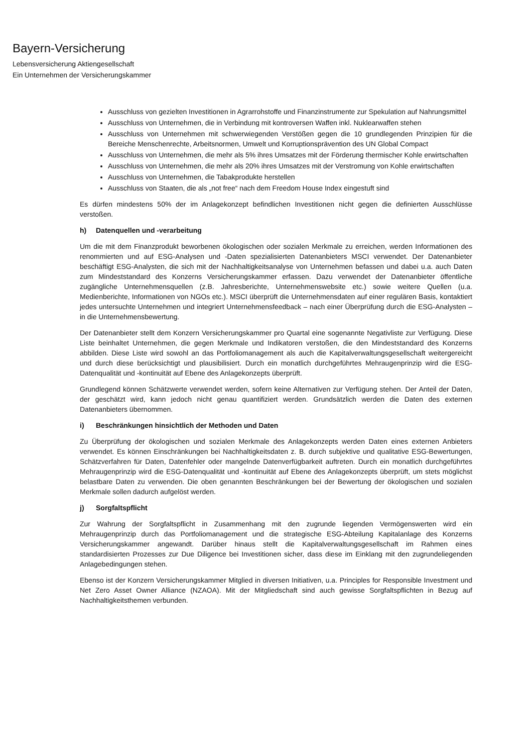Bayern-Versicherung
Lebensversicherung Aktiengesellschaft
Ein Unternehmen der Versicherungskammer
Ausschluss von gezielten Investitionen in Agrarrohstoffe und Finanzinstrumente zur Spekulation auf Nahrungsmittel
Ausschluss von Unternehmen, die in Verbindung mit kontroversen Waffen inkl. Nuklearwaffen stehen
Ausschluss von Unternehmen mit schwerwiegenden Verstößen gegen die 10 grundlegenden Prinzipien für die Bereiche Menschenrechte, Arbeitsnormen, Umwelt und Korruptionsprävention des UN Global Compact
Ausschluss von Unternehmen, die mehr als 5% ihres Umsatzes mit der Förderung thermischer Kohle erwirtschaften
Ausschluss von Unternehmen, die mehr als 20% ihres Umsatzes mit der Verstromung von Kohle erwirtschaften
Ausschluss von Unternehmen, die Tabakprodukte herstellen
Ausschluss von Staaten, die als „not free“ nach dem Freedom House Index eingestuft sind
Es dürfen mindestens 50% der im Anlagekonzept befindlichen Investitionen nicht gegen die definierten Ausschlüsse verstoßen.
h) Datenquellen und -verarbeitung
Um die mit dem Finanzprodukt beworbenen ökologischen oder sozialen Merkmale zu erreichen, werden Informationen des renommierten und auf ESG-Analysen und -Daten spezialisierten Datenanbieters MSCI verwendet. Der Datenanbieter beschäftigt ESG-Analysten, die sich mit der Nachhaltigkeitsanalyse von Unternehmen befassen und dabei u.a. auch Daten zum Mindeststandard des Konzerns Versicherungskammer erfassen. Dazu verwendet der Datenanbieter öffentliche zugängliche Unternehmensquellen (z.B. Jahresberichte, Unternehmenswebsite etc.) sowie weitere Quellen (u.a. Medienberichte, Informationen von NGOs etc.). MSCI überprüft die Unternehmensdaten auf einer regulären Basis, kontaktiert jedes untersuchte Unternehmen und integriert Unternehmensfeedback – nach einer Überprüfung durch die ESG-Analysten – in die Unternehmensbewertung.
Der Datenanbieter stellt dem Konzern Versicherungskammer pro Quartal eine sogenannte Negativliste zur Verfügung. Diese Liste beinhaltet Unternehmen, die gegen Merkmale und Indikatoren verstoßen, die den Mindeststandard des Konzerns abbilden. Diese Liste wird sowohl an das Portfoliomanagement als auch die Kapitalverwaltungsgesellschaft weitergereicht und durch diese berücksichtigt und plausibilisiert. Durch ein monatlich durchgeführtes Mehraugenprinzip wird die ESG-Datenqualität und -kontinuität auf Ebene des Anlagekonzepts überprüft.
Grundlegend können Schätzwerte verwendet werden, sofern keine Alternativen zur Verfügung stehen. Der Anteil der Daten, der geschätzt wird, kann jedoch nicht genau quantifiziert werden. Grundsätzlich werden die Daten des externen Datenanbieters übernommen.
i) Beschränkungen hinsichtlich der Methoden und Daten
Zu Überprüfung der ökologischen und sozialen Merkmale des Anlagekonzepts werden Daten eines externen Anbieters verwendet. Es können Einschränkungen bei Nachhaltigkeitsdaten z. B. durch subjektive und qualitative ESG-Bewertungen, Schätzverfahren für Daten, Datenfehler oder mangelnde Datenverfügbarkeit auftreten. Durch ein monatlich durchgeführtes Mehraugenprinzip wird die ESG-Datenqualität und -kontinuität auf Ebene des Anlagekonzepts überprüft, um stets möglichst belastbare Daten zu verwenden. Die oben genannten Beschränkungen bei der Bewertung der ökologischen und sozialen Merkmale sollen dadurch aufgelöst werden.
j) Sorgfaltspflicht
Zur Wahrung der Sorgfaltspflicht in Zusammenhang mit den zugrunde liegenden Vermögenswerten wird ein Mehraugenprinzip durch das Portfoliomanagement und die strategische ESG-Abteilung Kapitalanlage des Konzerns Versicherungskammer angewandt. Darüber hinaus stellt die Kapitalverwaltungsgesellschaft im Rahmen eines standardisierten Prozesses zur Due Diligence bei Investitionen sicher, dass diese im Einklang mit den zugrundeliegenden Anlagebedingungen stehen.
Ebenso ist der Konzern Versicherungskammer Mitglied in diversen Initiativen, u.a. Principles for Responsible Investment und Net Zero Asset Owner Alliance (NZAOA). Mit der Mitgliedschaft sind auch gewisse Sorgfaltspflichten in Bezug auf Nachhaltigkeitsthemen verbunden.